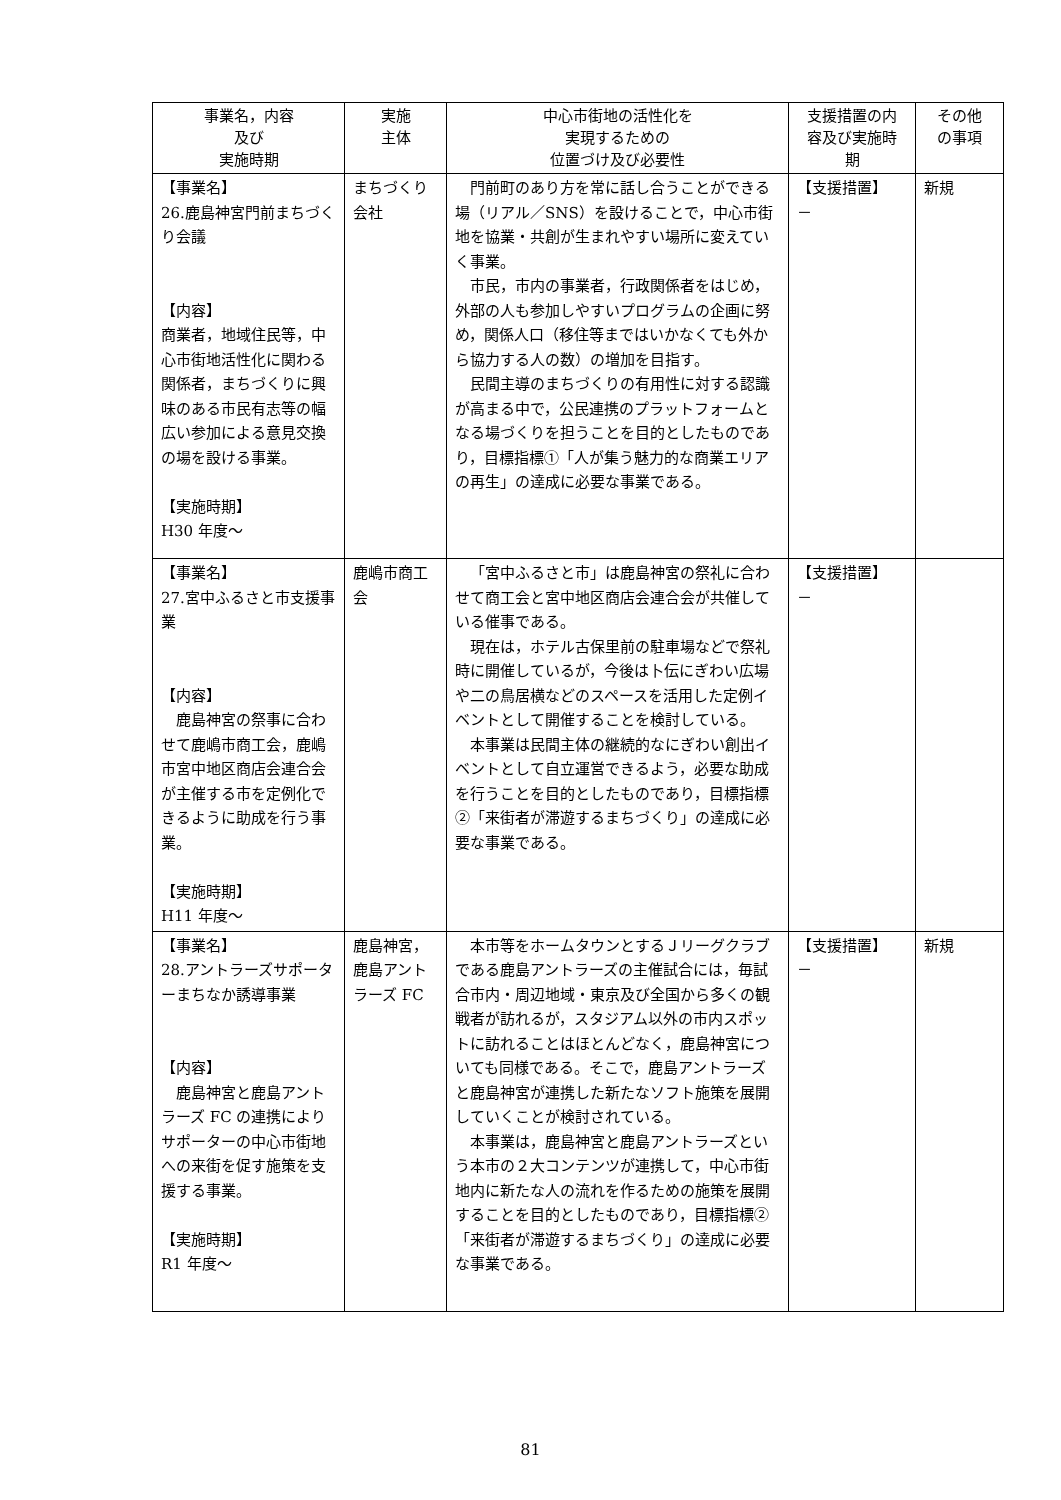| 事業名，内容 及び 実施時期 | 実施 主体 | 中心市街地の活性化を 実現するための 位置づけ及び必要性 | 支援措置の内 容及び実施時 期 | その他 の事項 |
| --- | --- | --- | --- | --- |
| 【事業名】 26.鹿島神宮門前まちづくり会議 【内容】 商業者，地域住民等，中心市街地活性化に関わる関係者，まちづくりに興味のある市民有志等の幅広い参加による意見交換の場を設ける事業。 【実施時期】 H30 年度～ | まちづくり会社 | 門前町のあり方を常に話し合うことができる場（リアル／SNS）を設けることで，中心市街地を協業・共創が生まれやすい場所に変えていく事業。 市民，市内の事業者，行政関係者をはじめ，外部の人も参加しやすいプログラムの企画に努め，関係人口（移住等まではいかなくても外から協力する人の数）の増加を目指す。 民間主導のまちづくりの有用性に対する認識が高まる中で，公民連携のプラットフォームとなる場づくりを担うことを目的としたものであり，目標指標①「人が集う魅力的な商業エリアの再生」の達成に必要な事業である。 | 【支援措置】 － | 新規 |
| 【事業名】 27.宮中ふるさと市支援事業 【内容】 鹿島神宮の祭事に合わせて鹿嶋市商工会，鹿嶋市宮中地区商店会連合会が主催する市を定例化できるように助成を行う事業。 【実施時期】 H11 年度～ | 鹿嶋市商工会 | 「宮中ふるさと市」は鹿島神宮の祭礼に合わせて商工会と宮中地区商店会連合会が共催している催事である。 現在は，ホテル古保里前の駐車場などで祭礼時に開催しているが，今後は卜伝にぎわい広場や二の鳥居横などのスペースを活用した定例イベントとして開催することを検討している。 本事業は民間主体の継続的なにぎわい創出イベントとして自立運営できるよう，必要な助成を行うことを目的としたものであり，目標指標②「来街者が滞遊するまちづくり」の達成に必要な事業である。 | 【支援措置】 － | |
| 【事業名】 28.アントラーズサポーターまちなか誘導事業 【内容】 鹿島神宮と鹿島アントラーズ FC の連携によりサポーターの中心市街地への来街を促す施策を支援する事業。 【実施時期】 R1 年度～ | 鹿島神宮，鹿島アントラーズ FC | 本市等をホームタウンとするＪリーグクラブである鹿島アントラーズの主催試合には，毎試合市内・周辺地域・東京及び全国から多くの観戦者が訪れるが，スタジアム以外の市内スポットに訪れることはほとんどなく，鹿島神宮についても同様である。そこで，鹿島アントラーズと鹿島神宮が連携した新たなソフト施策を展開していくことが検討されている。 本事業は，鹿島神宮と鹿島アントラーズという本市の２大コンテンツが連携して，中心市街地内に新たな人の流れを作るための施策を展開することを目的としたものであり，目標指標②「来街者が滞遊するまちづくり」の達成に必要な事業である。 | 【支援措置】 － | 新規 |
81